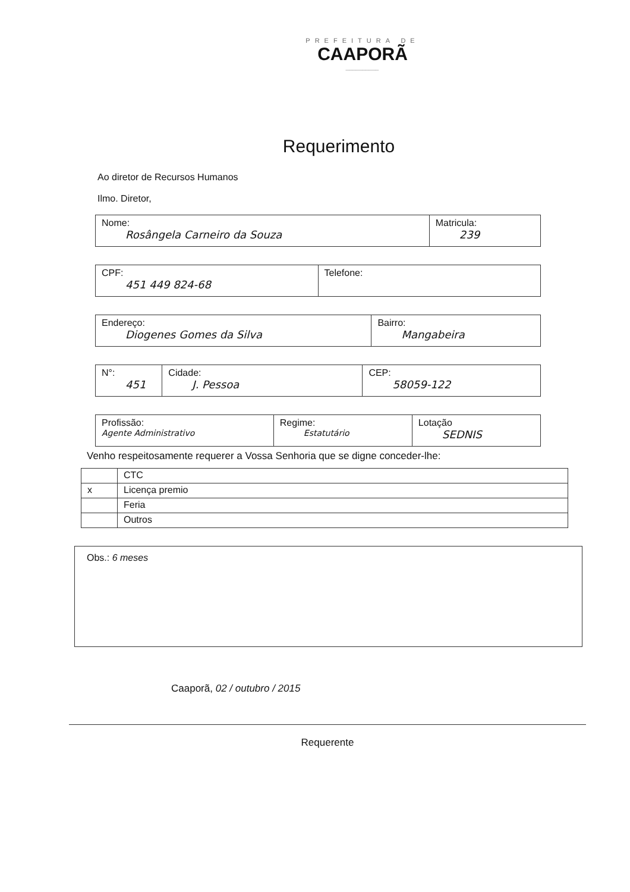PREFEITURA DE
CAAPORÃ
__________
Requerimento
Ao diretor de Recursos Humanos
Ilmo. Diretor,
| Nome: Rosângela Carneiro da Souza | Matricula: 239 |
| CPF: 451 449 824-68 | Telefone: |
| Endereço: Diogenes Gomes da Silva | Bairro: Mangabeira |
| N°: 451 | Cidade: J. Pessoa | CEP: 58059-122 |
| Profissão: Agente Administrativo | Regime: Estatutário | Lotação SEDNIS |
Venho respeitosamente requerer a Vossa Senhoria que se digne conceder-lhe:
| | CTC |
| x | Licença premio |
| | Feria |
| | Outros |
Obs.: 6 meses
Caaporã, 02 / outubro / 2015
Requerente